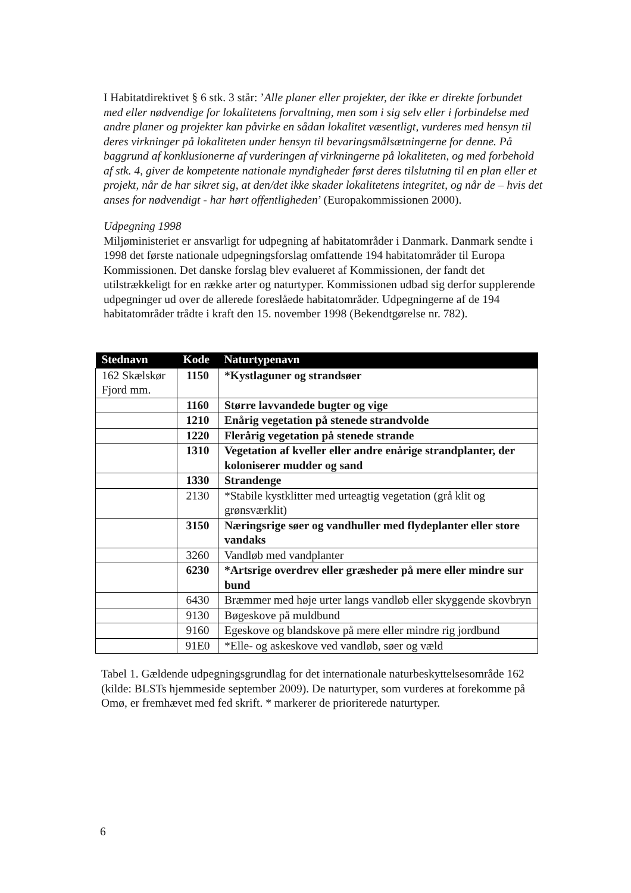I Habitatdirektivet § 6 stk. 3 står: ’Alle planer eller projekter, der ikke er direkte forbundet med eller nødvendige for lokalitetens forvaltning, men som i sig selv eller i forbindelse med andre planer og projekter kan påvirke en sådan lokalitet væsentligt, vurderes med hensyn til deres virkninger på lokaliteten under hensyn til bevaringsmålsætningerne for denne. På baggrund af konklusionerne af vurderingen af virkningerne på lokaliteten, og med forbehold af stk. 4, giver de kompetente nationale myndigheder først deres tilslutning til en plan eller et projekt, når de har sikret sig, at den/det ikke skader lokalitetens integritet, og når de – hvis det anses for nødvendigt - har hørt offentligheden’ (Europakommissionen 2000).
Udpegning 1998
Miljøministeriet er ansvarligt for udpegning af habitatområder i Danmark. Danmark sendte i 1998 det første nationale udpegningsforslag omfattende 194 habitatområder til Europa Kommissionen. Det danske forslag blev evalueret af Kommissionen, der fandt det utilstrækkeligt for en række arter og naturtyper. Kommissionen udbad sig derfor supplerende udpegninger ud over de allerede foreslåede habitatområder. Udpegningerne af de 194 habitatområder trådte i kraft den 15. november 1998 (Bekendtgørelse nr. 782).
| Stednavn | Kode | Naturtypenavn |
| --- | --- | --- |
| 162 Skælskør Fjord mm. | 1150 | *Kystlaguner og strandsøer |
| | 1160 | Større lavvandede bugter og vige |
| | 1210 | Enårig vegetation på stenede strandvolde |
| | 1220 | Flerårig vegetation på stenede strande |
| | 1310 | Vegetation af kveller eller andre enårige strandplanter, der koloniserer mudder og sand |
| | 1330 | Strandenge |
| | 2130 | *Stabile kystklitter med urteagtig vegetation (grå klit og grønsværklit) |
| | 3150 | Næringsrige søer og vandhuller med flydeplanter eller store vandaks |
| | 3260 | Vandløb med vandplanter |
| | 6230 | *Artsrige overdrev eller græsheder på mere eller mindre sur bund |
| | 6430 | Bræmmer med høje urter langs vandløb eller skyggende skovbryn |
| | 9130 | Bøgeskove på muldbund |
| | 9160 | Egeskove og blandskove på mere eller mindre rig jordbund |
| | 91E0 | *Elle- og askeskove ved vandløb, søer og væld |
Tabel 1. Gældende udpegningsgrundlag for det internationale naturbeskyttelsesområde 162 (kilde: BLSTs hjemmeside september 2009). De naturtyper, som vurderes at forekomme på Omø, er fremhævet med fed skrift. * markerer de prioriterede naturtyper.
6